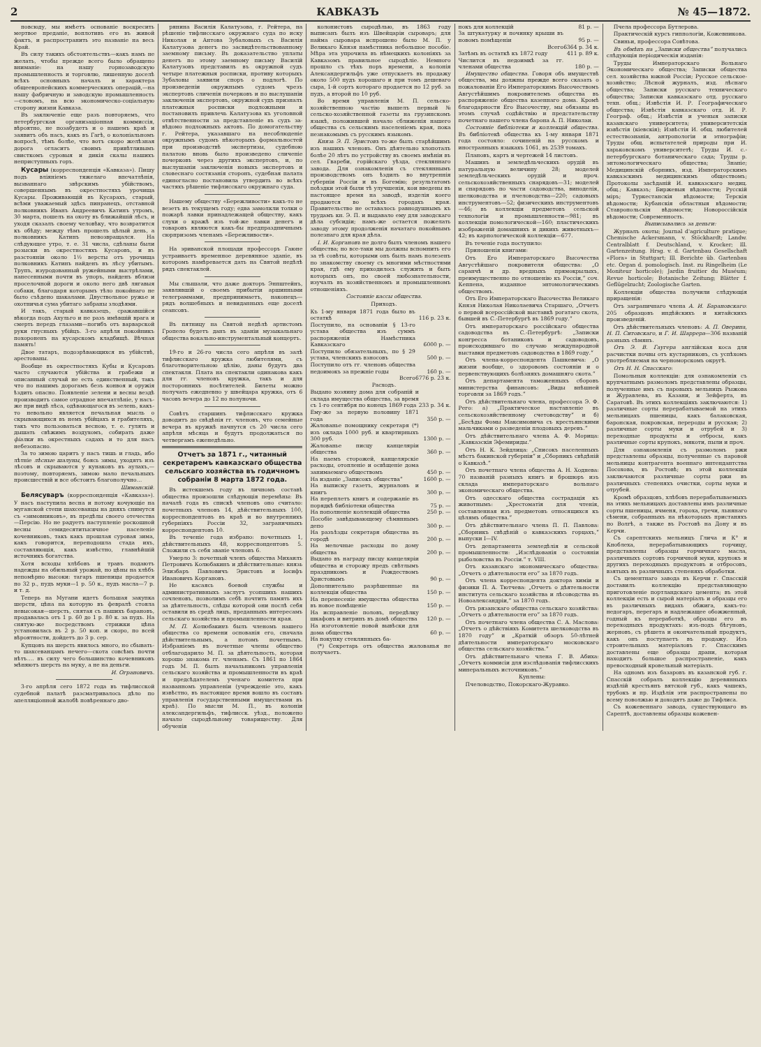2 КАВКАЗЪ № 45—1872.
повсюду, мы имѣетъ основаніе воскресить мертвое преданіе, воплотивъ его въ живой фактъ, и распространить это названіе на весь Край.
Въ силу такихъ обстоятельствъ—какъ намъ не желать, чтобы прежде всего было обращено вниманіе: на нашу горнозаводскую промышленность и торговлю, лишенную доселѣ всѣхъ основныхъ началъ и характера общеевропейскихъ коммерческихъ операцій,—на нашу фабричную и заводскую промышленность—словомъ, на всю экономическо-соціальную сторону жизни Кавказа.
Въ заключеніе еще разъ повторяемъ, что петербургская организаціонная коммиссія, вѣроятно, не позабудетъ и о нашемъ краѣ и заявитъ объ насъ, какъ въ Гагѣ, о колоніальномъ вопросѣ, тѣмъ болѣе, что вотъ скоро желѣзная дорога огласитъ своимъ привѣтливымъ свисткомъ суровыя и дикія скалы нашихъ неприступныхъ горъ.
Кусары (корреспонденція «Кавказа»). Пишу подъ вліяніемъ тяжелаго впечатлѣнія, вызваннаго звѣрскимъ убійствомъ, совершеннымъ въ окрестностяхъ урочища Кусары. Проживающій въ Кусарахъ, старый, всѣми уважаемый здѣсь пинранецъ, отставной полковникъ Иванъ Андреевичъ Катинъ утромъ, 30 марта, пошелъ на охоту въ ближайшій лѣсъ, и уходя сказалъ своему человѣку, что возвратится къ обѣду; между тѣмъ прошелъ цѣлый день, а полковникъ Катинъ невозвращался. На слѣдующее утро, т. е. 31 числа, сдѣланы были розыски въ окрестностяхъ Кусаровъ, и въ разстояніи около 1½ версты отъ урочища полковникъ Катинъ найденъ въ лѣсу убитымъ. Трупъ, изуродованный ружейными выстрѣлами, нанесенными почти въ упоръ, найденъ вблизи проселочной дороги и около него двѣ лягавыя собаки, благодаря которымъ тѣло покойнаго не было съѣдено шакалами. Двуствольное ружье и охотничья сума убитаго забраны злодѣями.
И такъ, старый кавказецъ, сражавшійся вѣкогда подъ Ахульго и не разъ имѣвшій врага и смерть передъ глазами—погибъ отъ варварской руки гнусныхъ убійцъ. 3-го апрѣля покойникъ похороненъ на кусарскомъ кладбищѣ. Вѣчная память!
Двое татаръ, подозрѣвающихся въ убійствѣ, арестованы.
Вообще въ окрестностяхъ Кубы и Кусаровъ часто случаются убійства и грабежи и описанный случай не есть единственный, такъ что по нашимъ дорогамъ безъ конвоя и оружія ѣздить опасно. Появленіе зелени и весны вездѣ производитъ самое отрадное впечатлѣніе, у насъ-же при видѣ лѣса, одѣвающагося въ зелень, какъ-то невольно является печальная мысль о скрывающихся въ немъ убійцахъ и грабителяхъ, такъ что пользоваться весною, т. е. гулять и дышать свѣжимъ воздухомъ, собирать даже фіалки въ окрестныхъ садахъ и то для насъ небезопасно.
За то зимою царитъ у насъ тишь и гладь, ибо лѣтніе лѣсные шалуны, боясь зимы, уходятъ изъ лѣсовъ и скрываются у кунаковъ въ аулахъ,—поэтому, повторяемъ, зимою мало печальныхъ происшествій и все обстоитъ благополучно…
Шиманскій.
Белясуваръ (корреспонденція «Кавказа»). У насъ наступила весна и потому кочующіе на муганской степи шахсеванцы на дняхъ снимутся съ «зимовниковъ», въ предѣлы своего отечества—Персію. Но не радуетъ наступленіе роскошной весны семидесятитысячное населеніе кочевниковъ, такъ какъ прошлая суровая зима, какъ говорится, переподошла стада ихъ, составляющія, какъ извѣстно, главнѣйшій источникъ богатства.
Хотя всходы хлѣбовъ и травъ подаютъ надежды на обильный урожай, но цѣны на хлѣбъ непомѣрно высоки: тагаръ пшеницы продается по 32 р., пудъ муки—1 р. 50 к., пудъ масла—7 р. и т. д.
Теперь на Мугани идетъ большая закупка шерсти, цѣна на которую въ февралѣ стояла невысокая—шерсть, снятая съ пашихъ барановъ, продавалась отъ 1 р. 60 до 1 р. 80 к. за пудъ. На снятую-же посредствомъ стрижки цѣна установилась въ 2 р. 50 коп. и скоро, по всей вѣроятности, дойдетъ до 3 р. сер.
Купцовъ на шерсть явилось много, но сбывать-то шахсеванцамъ нечего—скота совсѣмъ почти нѣтъ…. въ силу чего большинство кочевниковъ мѣняютъ шерсть на муку, а не на деньги.
И. Ограновичъ.
3-го апрѣля сего 1872 года въ тифлисской судебной палатѣ разсматривалось дѣло по апелляціонной жалобѣ повѣреннаго дво-
рянина Василія Калатузова, г. Рейтера, на рѣшеніе тифлисскаго окружнаго суда по иску Николая и Антова Зубаловыхъ съ Василія Калатузова денегъ по засвидѣтельствованному заемному письму. Въ доказательство уплаты денегъ по этому заемному письму Василій Калатузовъ представилъ въ окружной судъ четыре платежныя росписки, противу которыхъ Зубаловы заявили споръ о подлогѣ. По произведеніи окружнымъ судомъ чрезъ экспертовъ сличенія почерковъ и по выслушаніи заключенія экспертовъ, окружной судъ призналъ платежныя росписки подложными и постановилъ привлечь Калатузова къ уголовной отвѣтственности за представленіе въ судъ за-вѣдомо подложныхъ актовъ. По домогательству г. Рейтера, указавшаго на несоблюденіе окружнымъ судомъ нѣкоторыхъ формальностей при производствѣ экспертизы, судебною палатою вновь было произведено сличеніе почерковъ через другихъ экспертовъ, и, по выслушаніи заключенія новыхъ экспертовъ и словеснаго состязанія сторонъ, судебная палата единогласно постановила утвердить во всѣхъ частяхъ рѣшеніе тифлисскаго окружнаго суда.
Нашему обществу «Бережливости» какъ-то не везетъ въ текущемъ году; едва замолкли толки о пожарѣ лавки принадлежащей обществу, какъ слухи о кражѣ изъ той-же лавки денегъ и товаровъ являются какъ-бы предпраздничнымъ сюрпризомъ членамъ «Бережливости».
На эриванской площади профессоръ Гаюне устраиваетъ временное деревянное зданіе, въ которомъ намѣревается дать на Святой недѣлѣ рядъ спектаклей.
Мы слышали, что даже докторъ Энпштейнъ, заявлявшій о своемъ прибытіи аршинными телеграммами, предпринимаетъ, наконецъ—рядъ волшебныхъ и невиданныхъ еще доселѣ сеансовъ.
Въ пятницу на Святой недѣлѣ артистомъ Гропело будетъ данъ въ зданіи музыкальнаго общества вокально-инструментальный концертъ.
19-го и 26-го числа сего апрѣля въ залѣ тифлисскаго кружка любителями, съ благотворительною цѣлію, даны будутъ два спектакля. Плата на спектакли одинакова какъ для гг. членовъ кружка, такъ и для постороннихъ посѣтителей. Билеты можно получать ежедневно у швейцара кружка, отъ 6 часовъ вечера до 12 по полуночи.
Совѣтъ старшинъ тифлисскаго кружка доводитъ до свѣдѣнія гг. членовъ, что семейные вечера въ кружкѣ начнутся съ 20 числа сего апрѣля мѣсяца и будутъ продолжаться по четвергамъ еженедѣльно.
Отчетъ за 1871 г., читанный секретаремъ кавказскаго общества сельскаго хозяйства въ годичномъ собраніи 8 марта 1872 года.
Въ истекшемъ году въ личномъ составѣ общества произошли слѣдующія перемѣны: Въ началѣ года въ спискѣ членовъ оно считало: почетныхъ членовъ 14, дѣйствительныхъ 100, корреспондентовъ въ краѣ и во внутреннихъ губерніяхъ Россіи 32, заграничныхъ корреспондентовъ 10.
Въ теченіе года избрано: почетныхъ 1, дѣйствительныхъ 48, корреспондентовъ 5. Сложили съ себя званіе членовъ 6.
Умерло 3: почетный членъ общества Михаилъ Петровичъ Колюбакинъ и дѣйствительные: князь Элизбаръ Павловичъ Эристовъ и Іосифъ Ивановичъ Коргановъ.
Не касаясь боевой службы и административныхъ заслугъ усопшихъ нашихъ сочленовъ, позволимъ себѣ почтить память ихъ за дѣятельность, слѣды которой они послѣ себя оставили въ средѣ лицъ, преданныхъ интересамъ сельскаго хозяйства и промышленности края.
М. П. Колюбакинъ былъ членомъ нашего общества со времени основанія его, сначала дѣйствительнымъ, а потомъ почетнымъ. Избраніемъ въ почетные члены общество отблагодарило М. П. за дѣятельность, которая хорошо знакома гг. членамъ. Съ 1861 по 1864 годъ М. П. былъ начальникомъ управленія сельскаго хозяйства и промышленности въ краѣ и предсѣдателемъ ученаго комитета при названномъ управленіи (учрежденіе это, какъ извѣстно, въ настоящее время вошло въ составъ управленія государственными имуществами въ краѣ). По мысли М. П., въ колоніи александергильфъ, тифлисск. уѣзд., положено начало сыродѣльному товариществу. Для обученія
колонистовъ сыродѣлью, въ 1863 году выписанъ былъ изъ Швейцаріи сыроваръ; для найма сыровара испрошено было М. П. у Великаго Князя намѣстника небольшое пособіе. Мѣра эта упрочила въ нѣмецкихъ колоніяхъ за Кавказомъ правильное сыродѣліе. Немного прошло съ тѣхъ поръ времени, а колонія Александергильфъ уже отпускаетъ въ продажу около 500 пудъ хорошаго и при томъ дешеваго сыра, 1-й сортъ котораго продается по 12 руб. за пудъ, а второй по 10 руб.
Во время управленія М. П. сельско-хозяйственною частію вышелъ первый № сельско-хозяйственной газеты на грузинскомъ языкѣ, положившей начало сближенія нашего общества съ сельскимъ населеніемъ края, пока незнакомымъ съ русскимъ языкомъ.
Князь Э. П. Эристовъ то-же былъ старѣйшимъ изъ нашихъ членовъ. Онъ дѣятельно хлопоталъ болѣе 20 лѣтъ по устройству въ своемъ имѣніи въ сел. Гвареби, горійскаго уѣзда, стекляннаго завода. Для ознакомленія съ стекляннымъ производствомъ онъ ѣздилъ во внутреннія губерніи Россіи и въ Богемію; результатомъ поѣздки этой были тѣ улучшенія, кои введены въ настоящее время на заводѣ, изделія коего продаются во всѣхъ городахъ края. Правительство не оставалось равнодушнымъ къ трудамъ кн. Э. П. и выдавало ему для заводскаго дѣла субсидіи; намъ-же остается пожелать заводу этому продолженія начатаго покойнымъ полезнаго для края дѣла.
І. И. Коргановъ не долго былъ членомъ нашего общества; но все-таки мы должны вспомнить его за тѣ совѣты, которыми онъ былъ намъ полезенъ по знакомству своему съ многими мѣстностями края, гдѣ ему приходилось служить и быть которыхъ онъ, по своей любознательности, изучалъ въ хозяйственномъ и промышленномъ отношеніяхъ.
Состояніе кассы общества.
Приходъ.
| Къ 1-му января 1871 года было въ остаткѣ | 116 р. 23 к. |
| Поступило, на основаніи § 13-го устава общества изъ суммъ распоряженія Намѣстника Кавказскаго | 6000 р. — |
| Поступило обязательныхъ, по § 29 устава, членскихъ взносовъ | 500 р. — |
| Поступило отъ гг. членовъ общества недоимокъ за прежніе годы | 160 р. — |
| Всего | 6776 р. 23 к. |
Расходъ.
| Выдано хозяину дома для собраній и склада имущества общества, за время съ 1-го сентября по конецъ 1869 года | 233 р. 34 к. |
| Ему-же за первую половину 1871 года | 350 р. — |
| Жалованье помощнику секретаря (*) изъ оклада 1000 руб. и квартирныхъ 300 руб. | 1300 р. — |
| Жалованье писцу канцеляріи общества | 360 р. — |
| На наемъ сторожей, канцелярскіе расходы, отопленіе и освѣщеніе дома занимаемаго обществомъ | 450 р. — |
| На изданіе „Записокъ общества“ | 1600 р. — |
| На выписку газетъ, журналовъ и книгъ | 300 р. — |
| На переплетъ книгъ и содержаніе въ порядкѣ библіотеки общества | 75 р. — |
| На пополненіе коллекцій общества | 250 р. — |
| Пособіе завѣдывающему сѣмяннымъ депо | 300 р. — |
| На разъѣзды секретаря общества въ городѣ | 200 р. — |
| На мелочные расходы по дому общества | 200 р. — |
| Выдано въ награду писцу канцеляріи общества и сторожу предъ свѣтлымъ праздникомъ и Рождествомъ Христовымъ | 90 р. — |
| Дополнительно разрѣшенные на коллекціи общества | 150 р. — |
| На перенесеніе имущества общества въ новое помѣщеніе | 150 р. — |
| На исправленіе половъ, передѣлку шкафовъ и витринъ въ домѣ общества | 120 р. — |
| На изготовленіе новой вывѣски для дома общества | 60 р. — |
| На покупку стеклянныхъ ба- | |
(*) Секретарь отъ общества жалованья не получаетъ.
| нокъ для коллекцій | 81 р. — |
| За штукатурку и починку крыши въ новомъ помѣщеніи | 95 р. — |
| Всего | 6364 р. 34 к. |
| Затѣмъ въ остаткѣ къ 1872 году | 411 р. 89 к. |
| Числится въ недоимкѣ за гг. членами общества | 180 р. — |
Имущество общества. Говоря объ имуществѣ общества, мы должны прежде всего сказать о пожалованіи Его Императорскимъ Высочествомъ Августѣйшимъ покровителемъ общества въ распоряженіе общества казеннаго дома. Кромѣ благодарности Его Высочеству, мы обязаны въ этомъ случаѣ содѣйствію и предстательству почетнаго нашего члена барона А. П. Николаи.
Состояніе библіотеки и коллекцій общества. Въ библіотекѣ общества къ 1-му января 1871 года состояло: сочиненій на русскомъ и иностранныхъ языкахъ 1061, въ 2539 томахъ.
Плановъ, картъ и чертежей 14 листовъ.
Машинъ и земледѣльческихъ орудій въ натуральную величину 28; моделей земледѣльческихъ орудій и проч. сельскохозяйственныхъ снарядовъ—31; моделей и снарядовъ по части садоводства, виноделія, шелководства и пчеловодства—220; садовыхъ инструментовъ—52; физическихъ инструментовъ—46; въ коллекціи предметовъ сельской технологіи и промышленности—981; въ коллекціи помологической—160; пластическихъ изображеній домашнихъ и дикихъ животныхъ—42; въ карпологической коллекціи—677.
Въ теченіе года поступило:
Приношенія книгами:
Отъ Его Императорскаго Высочества Августѣйшаго покровителя общества: „О саранчѣ и др. вредныхъ прямокрылыхъ, преимущественно по отношенію къ Россіи,“ соч. Кеппена, изданное энтомологическимъ обществомъ.
Отъ Его Императорскаго Высочества Великаго Князя Николая Николаевича Старшаго, „Отчетъ о первой всероссійской выставкѣ рогатаго скота, бывшей въ С.-Петербургѣ въ 1869 году.“
Отъ императорскаго россійскаго общества садоводства въ С.-Петербургѣ: „Записки конгресса ботаниковъ и садоводовъ, происходившаго по случаю международной выставки предметовъ садоводства в 1869 году.“
Отъ члена-корреспондента Пашкевича: „О жизни вообще, о здоровомъ состояніи и о первенствующихъ болѣзняхъ домашняго скота.“
Отъ департамента таможенныхъ сборовъ министерства финансовъ: „Виды внѣшней торговли за 1869 годъ.“
Отъ дѣйствительнаго члена, профессора Э. Ф. Рего: а) „Практическое наставленіе въ сельскохозяйственному счетоводству“ и б) „Бесѣды Фомы Максимовича съ крестьянскими мальчиками о разведеніи плодовыхъ деревъ.“
Отъ дѣйствительнаго члена А. Ф. Морица: „Кавказскія Эфемириды.“
Отъ Н. К. Зейдлица: „Списокъ населенныхъ мѣстъ бакинской губерніи“ и „Сборникъ свѣдѣній о Кавказѣ.“
Отъ почетнаго члена общества А. Н. Ходнева: 70 названій разныхъ книгъ и брошюръ изъ склада императорскаго вольнаго экономическаго общества.
Отъ одесскаго общества сострадація къ животнымъ: „Хрестоматія для чтенія, составленная изъ предметовъ относящихся къ цѣлямъ общества.“
Отъ дѣйствительнаго члена П. П. Павлова: „Сборникъ свѣдѣній о кавказскихъ горцахъ,“ выпуски I—IV.
Отъ департамента земледѣлія и сельской промышленности: „Изслѣдованія о состояніи рыболовства въ Россіи.“ т. VIII.
Отъ казанскаго экономическаго общества: „Отчетъ о дѣятельности его“ за 1870 годъ.
Отъ члена корреспондента доктора химіи и физики П. А. Тютчева: „Отчетъ о дѣятельности института сельскаго хозяйства и лѣсоводства въ Новоалександріи,“ за 1870 годъ.
Отъ рязанскаго общества сельскаго хозяйства: „Отчетъ о дѣятельности его“ за 1870 годъ.
Отъ почетнаго члена общества С. А. Маслова: „Отчетъ о дѣйствіяхъ Комитета шелководства въ 1870 году“ и „Краткій обзоръ 50-лѣтней дѣятельности императорскаго московскаго общества сельскаго хозяйства.“
Отъ дѣйствительнаго члена Г. В. Абиха: „Отчетъ коммисіи для изслѣдованія тифлисскихъ минеральныхъ источниковъ.“
Куплены:
Пчеловодство, Покорскаго-Журавко.
Пчела профессора Бутлерова.
Практическій курсъ гиппологіи, Кожевникова.
Свиньи, профессора Совѣтова.
Въ обмѣнъ на „Записки общества“ получались слѣдующія періодическія изданія:
Труды Императорскаго Вольнаго Экономическаго общества; Записки общества сел. хозяйства южной Россіи; Русское сельское-хозяйство; Лѣсной журналъ, изд. лѣснаго общества; Записки русскаго техническаго общества; Записки кавказскаго отд. русскаго техн. общ.; Извѣстія И. Р. Географическаго общества; Извѣстія кавказскаго отд. И. Р. Географ. общ.; Извѣстія и ученыя записки казанскаго университета; университетскія извѣстія (кіевскія); Извѣстія И. общ. любителей естествознанія, антропологіи и этнографіи; Труды общ. испытателей природы при И. харьковскомъ университетѣ; Труды И. с.-петербургскаго ботаническаго сада; Труды р. энтомологическаго общества; Знаніе; Медицинскій сборникъ, изд. Императорскимъ кавказскимъ медицинскимъ обществомъ; Протоколы засѣданій И. кавказскаго медиц. общ.; Кавказъ; Биржевыя вѣдомости; Русскій міръ; Туркестанскія вѣдомости; Терскія вѣдомости; Кубанскія областныя вѣдомости; Ставропольскія вѣдомости; Новороссійскія вѣдомости; Современность.
Выписывались за деньги:
Журналъ охоты; Journal d'agriculture pratique; Chemische Ackersmann, v. Stöckhardt; Landw. Centralblatt f. Deutschland, v. Krocker; Ill. Gartenzeitung. Hrsg. v. d. Gartenbau Gesellschaft «Flora» in Stuttgart; Ill. Berichte üb. Gartenbau etc. Organ d. pomologisch. Inst. zu Ringelheim (Le Moniteur horticole); Jardin fruitier du Muséum; Revue horticole; Botanische Zeitung; Blätter f. Geflügelzucht; Zoologische Garten.
Коллекціи общества получили слѣдующія приращенія:
Отъ заграничнаго члена А. И. Барановскаго: 205 образцовъ индѣйскихъ и китайскихъ произведеній.
Отъ дѣйствительныхъ членовъ: А. П. Оверина, Н. П. Ситовскаго, и Г. И. Шаррера—306 названій разныхъ сѣмянъ.
Отъ Э. В. Гаугера англійская коса для расчистки почвы отъ кустарниковъ, съ успѣхомъ употребляемая на черноморскомъ округѣ.
Отъ Н. Н. Спасскаго:
Помольныя коллекціи: для ознакомленія съ крупчатнымъ размоломъ представлены образцы, полученные имъ съ паровыхъ мельницъ Рыжова и Журавлева, въ Казани, и Зейферта, въ Саратовѣ. Въ этихъ коллекціяхъ заключаются: 1) различные сорты перерабатываемой на этихъ мельницахъ пшеницы, какъ балаковская, баронская, покровская, перероды и русская; 2) различные сорты муки и отрубей и 3) переходные продукты и отбросы, какъ различные сорты крупокъ, мякоти, пыли и проч.
Для ознакомленія съ размоломъ ржи представлены образцы, полученные съ паровой мельницы контрагента военнаго интендантства Посохова, въ Ростовѣ; въ этой коллекціи заключаются различные сорты ржи въ различныхъ степеняхъ очистки, сорты муки и отрубей.
Кромѣ образцовъ, хлѣбовъ перерабатываемыхъ на этихъ мельницахъ доставлены имъ различные сорты пшеницы, ячменя, гороха, гречи, льнянаго сѣмени, собранныхъ на нѣкоторыхъ пристаняхъ по Волгѣ, а также въ Ростовѣ на Дону и въ Керчи.
Съ сарептскихъ мельницъ Глича и К° и Кноблеха, перерабатывающихъ горчицу, представлены образцы горчичнаго масла, различныхъ сортовъ горчичной муки, крупокъ и другихъ переходныхъ продуктовъ и отбросовъ, взятыхъ въ различныхъ степеняхъ обработки.
Съ цементнаго завода въ Керчи г. Спасскій доставилъ коллекцію представляющую приготовленіе портландскаго цемента; въ этой коллекціи есть и сырой матеріалъ и образцы его въ различныхъ видахъ обжига, какъ-то: недогаръ, перегаръ и надлежащее обожженный, годный къ переработкѣ, образцы его въ переходныхъ продуктахъ: изъ-подъ бѣгуновъ, жерновъ, съ рѣшета и окончательный продуктъ, какъ онъ поступаетъ въ продажу. Изъ строительныхъ матеріаловъ г. Спасскимъ доставлены еще образцы драни, которая находитъ большое распространеніе, какъ превосходный кровельный матеріалъ.
На одномъ изъ базаровъ въ казанской губ. г. Спасскій собралъ коллекцію деревянныхъ издѣлій крестьянъ вятской губ., какъ чашекъ, трубокъ и пр. Издѣлія эти распространены по всему поволжью и доходятъ даже до Тифлиса.
Съ кожевеннаго завода, существующаго въ Сарептѣ, доставлены образцы кожевен-